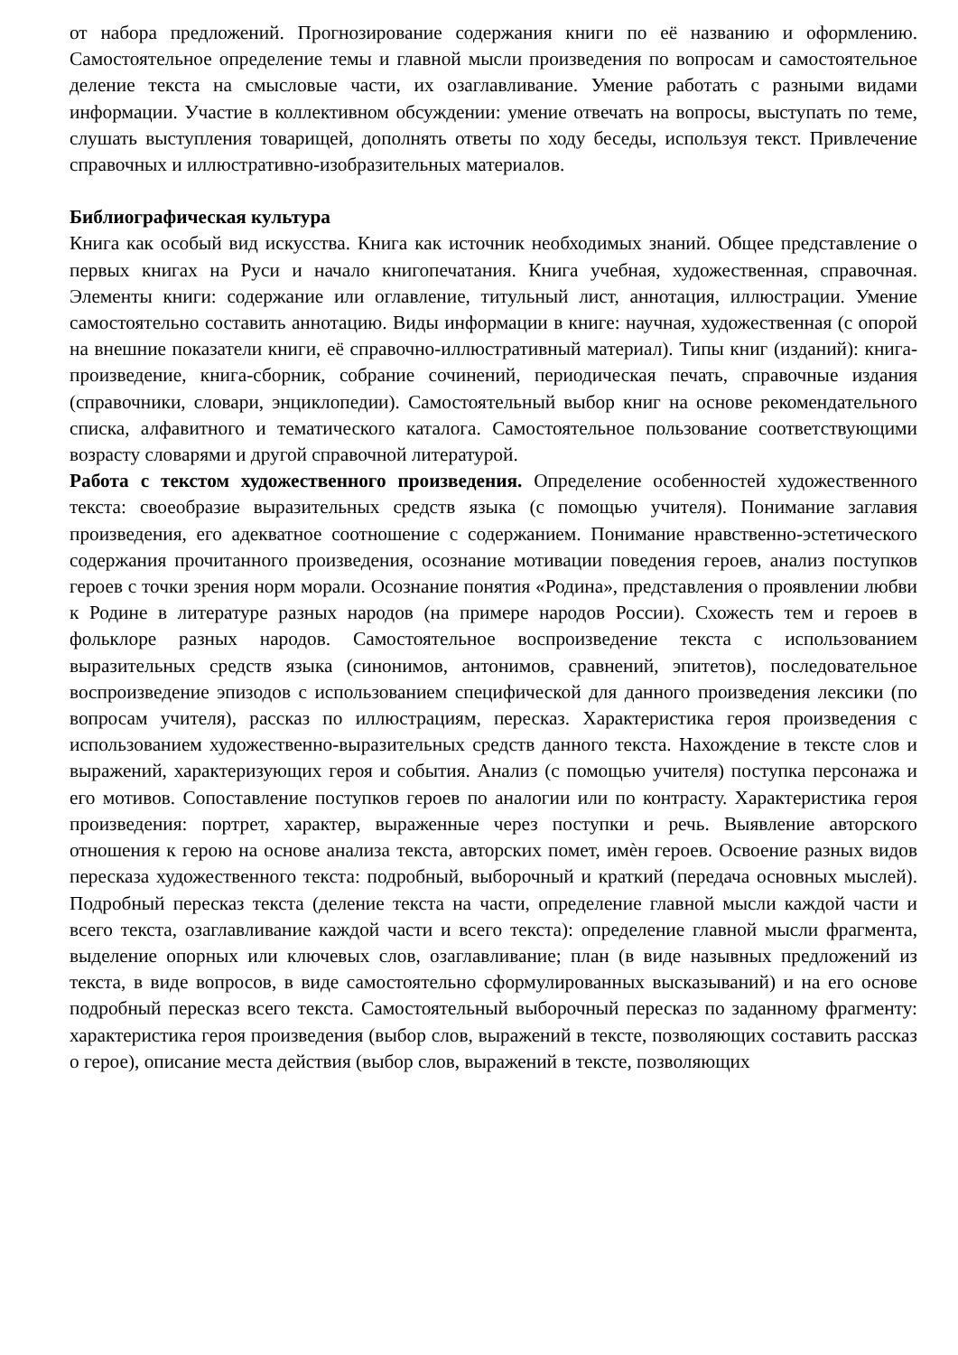от набора предложений. Прогнозирование содержания книги по её названию и оформлению. Самостоятельное определение темы и главной мысли произведения по вопросам и самостоятельное деление текста на смысловые части, их озаглавливание. Умение работать с разными видами информации. Участие в коллективном обсуждении: умение отвечать на вопросы, выступать по теме, слушать выступления товарищей, дополнять ответы по ходу беседы, используя текст. Привлечение справочных и иллюстративно-изобразительных материалов.
Библиографическая культура
Книга как особый вид искусства. Книга как источник необходимых знаний. Общее представление о первых книгах на Руси и начало книгопечатания. Книга учебная, художественная, справочная. Элементы книги: содержание или оглавление, титульный лист, аннотация, иллюстрации. Умение самостоятельно составить аннотацию. Виды информации в книге: научная, художественная (с опорой на внешние показатели книги, её справочно-иллюстративный материал). Типы книг (изданий): книга-произведение, книга-сборник, собрание сочинений, периодическая печать, справочные издания (справочники, словари, энциклопедии). Самостоятельный выбор книг на основе рекомендательного списка, алфавитного и тематического каталога. Самостоятельное пользование соответствующими возрасту словарями и другой справочной литературой.
Работа с текстом художественного произведения. Определение особенностей художественного текста: своеобразие выразительных средств языка (с помощью учителя). Понимание заглавия произведения, его адекватное соотношение с содержанием. Понимание нравственно-эстетического содержания прочитанного произведения, осознание мотивации поведения героев, анализ поступков героев с точки зрения норм морали. Осознание понятия «Родина», представления о проявлении любви к Родине в литературе разных народов (на примере народов России). Схожесть тем и героев в фольклоре разных народов. Самостоятельное воспроизведение текста с использованием выразительных средств языка (синонимов, антонимов, сравнений, эпитетов), последовательное воспроизведение эпизодов с использованием специфической для данного произведения лексики (по вопросам учителя), рассказ по иллюстрациям, пересказ. Характеристика героя произведения с использованием художественно-выразительных средств данного текста. Нахождение в тексте слов и выражений, характеризующих героя и события. Анализ (с помощью учителя) поступка персонажа и его мотивов. Сопоставление поступков героев по аналогии или по контрасту. Характеристика героя произведения: портрет, характер, выраженные через поступки и речь. Выявление авторского отношения к герою на основе анализа текста, авторских помет, имѐн героев. Освоение разных видов пересказа художественного текста: подробный, выборочный и краткий (передача основных мыслей). Подробный пересказ текста (деление текста на части, определение главной мысли каждой части и всего текста, озаглавливание каждой части и всего текста): определение главной мысли фрагмента, выделение опорных или ключевых слов, озаглавливание; план (в виде назывных предложений из текста, в виде вопросов, в виде самостоятельно сформулированных высказываний) и на его основе подробный пересказ всего текста. Самостоятельный выборочный пересказ по заданному фрагменту: характеристика героя произведения (выбор слов, выражений в тексте, позволяющих составить рассказ о герое), описание места действия (выбор слов, выражений в тексте, позволяющих